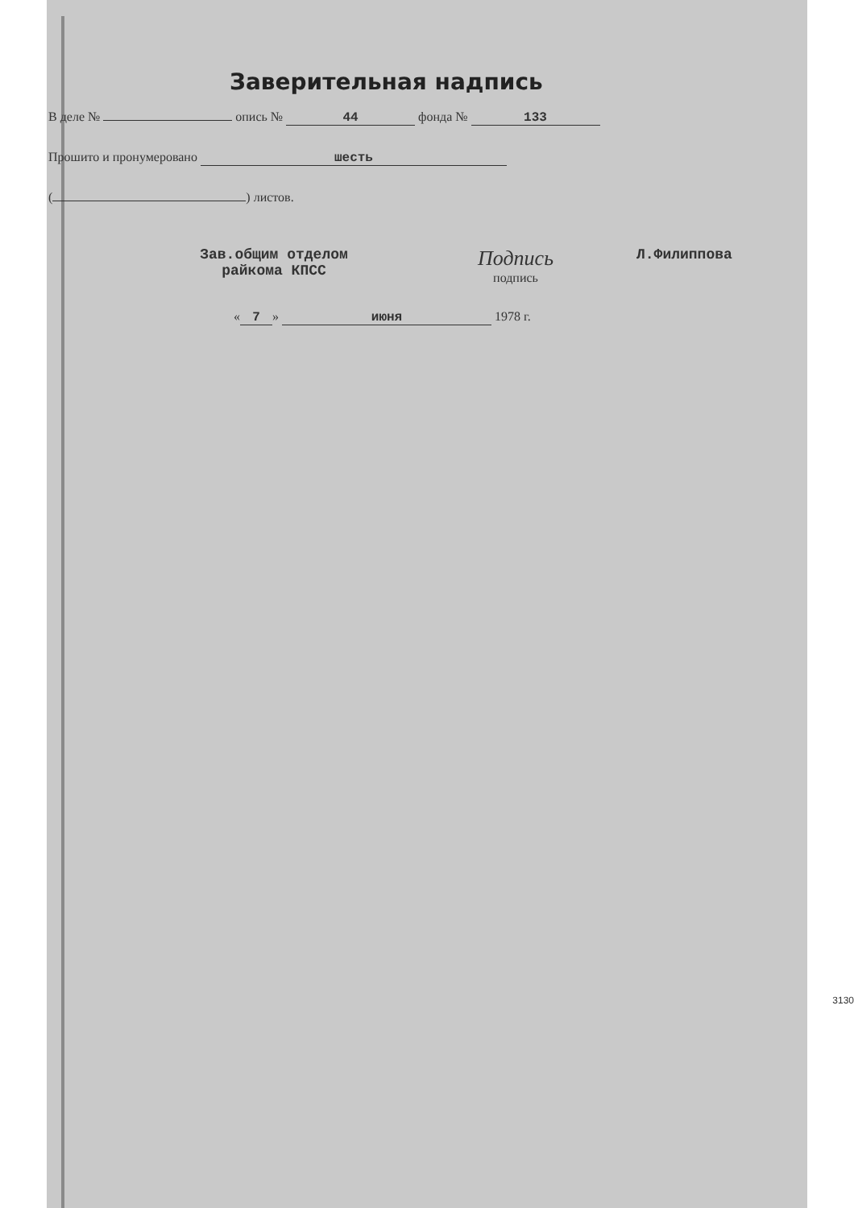Заверительная надпись
В деле № опись № 44 фонда № 133
Прошито и пронумеровано шесть
( ) листов.
Зав.общим отделом
райкома КПСС
Подпись
подпись
Л.Филиппова
« 7 » июня 1978 г.
3130